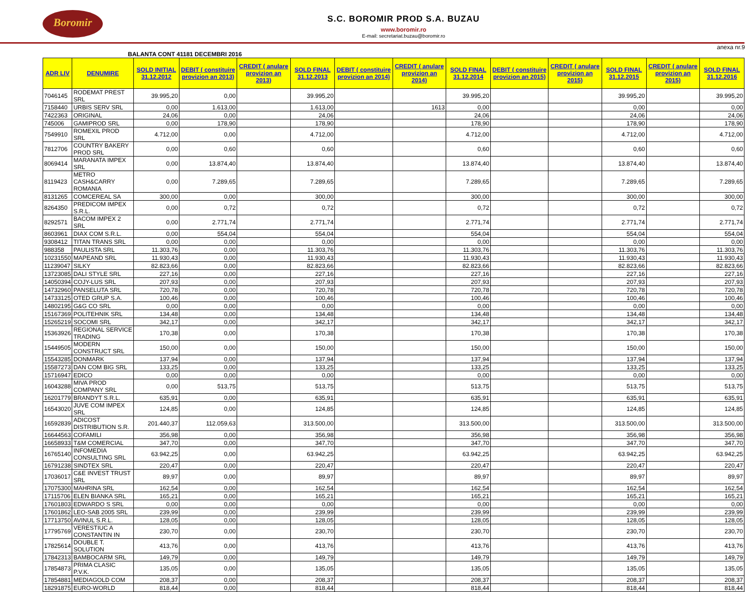Boromir
S.C. BOROMIR PROD S.A. BUZAU
www.boromir.ro
E-mail: secretariat.buzau@boromir.ro
anexa nr.9
BALANTA CONT 41181 DECEMBRI 2016
| ADR LIV | DENUMIRE | SOLD INITIAL 31.12.2012 | DEBIT ( constituire provizion an 2013) | CREDIT ( anulare provizion an 2013) | SOLD FINAL 31.12.2013 | DEBIT ( constituire provizion an 2014) | CREDIT ( anulare provizion an 2014) | SOLD FINAL 31.12.2014 | DEBIT ( constituire provizion an 2015) | CREDIT ( anulare provizion an 2015) | SOLD FINAL 31.12.2015 | CREDIT ( anulare provizion an 2015) | SOLD FINAL 31.12.2016 |
| --- | --- | --- | --- | --- | --- | --- | --- | --- | --- | --- | --- | --- | --- |
| 7046145 | RODEMAT PREST SRL | 39.995,20 | 0,00 | | 39.995,20 | | | 39.995,20 | | | 39.995,20 | | 39.995,20 |
| 7158440 | URBIS SERV SRL | 0,00 | 1.613,00 | | 1.613,00 | | 1613 | 0,00 | | | 0,00 | | 0,00 |
| 7422363 | ORIGINAL | 24,06 | 0,00 | | 24,06 | | | 24,06 | | | 24,06 | | 24,06 |
| 745006 | GAMIPROD SRL | 0,00 | 178,90 | | 178,90 | | | 178,90 | | | 178,90 | | 178,90 |
| 7549910 | ROMEXIL PROD SRL | 4.712,00 | 0,00 | | 4.712,00 | | | 4.712,00 | | | 4.712,00 | | 4.712,00 |
| 7812706 | COUNTRY BAKERY PROD SRL | 0,00 | 0,60 | | 0,60 | | | 0,60 | | | 0,60 | | 0,60 |
| 8069414 | MARANATA IMPEX SRL | 0,00 | 13.874,40 | | 13.874,40 | | | 13.874,40 | | | 13.874,40 | | 13.874,40 |
| 8119423 | METRO CASH&CARRY ROMANIA | 0,00 | 7.289,65 | | 7.289,65 | | | 7.289,65 | | | 7.289,65 | | 7.289,65 |
| 8131265 | COMCEREAL SA | 300,00 | 0,00 | | 300,00 | | | 300,00 | | | 300,00 | | 300,00 |
| 8264350 | PREDICOM IMPEX S.R.L. | 0,00 | 0,72 | | 0,72 | | | 0,72 | | | 0,72 | | 0,72 |
| 8292571 | BACOM IMPEX 2 SRL | 0,00 | 2.771,74 | | 2.771,74 | | | 2.771,74 | | | 2.771,74 | | 2.771,74 |
| 8603961 | DIAX COM S.R.L. | 0,00 | 554,04 | | 554,04 | | | 554,04 | | | 554,04 | | 554,04 |
| 9308412 | TITAN TRANS SRL | 0,00 | 0,00 | | 0,00 | | | 0,00 | | | 0,00 | | 0,00 |
| 988358 | PAULISTA SRL | 11.303,76 | 0,00 | | 11.303,76 | | | 11.303,76 | | | 11.303,76 | | 11.303,76 |
| 10231550 | MAPEAND SRL | 11.930,43 | 0,00 | | 11.930,43 | | | 11.930,43 | | | 11.930,43 | | 11.930,43 |
| 11239047 | SILKY | 82.823,66 | 0,00 | | 82.823,66 | | | 82.823,66 | | | 82.823,66 | | 82.823,66 |
| 13723085 | DALI STYLE SRL | 227,16 | 0,00 | | 227,16 | | | 227,16 | | | 227,16 | | 227,16 |
| 14050394 | COJY-LUS SRL | 207,93 | 0,00 | | 207,93 | | | 207,93 | | | 207,93 | | 207,93 |
| 14732960 | PANSELUTA SRL | 720,78 | 0,00 | | 720,78 | | | 720,78 | | | 720,78 | | 720,78 |
| 14733125 | OTED GRUP S.A. | 100,46 | 0,00 | | 100,46 | | | 100,46 | | | 100,46 | | 100,46 |
| 14802195 | G&G CO SRL | 0,00 | 0,00 | | 0,00 | | | 0,00 | | | 0,00 | | 0,00 |
| 15167369 | POLITEHNIK SRL | 134,48 | 0,00 | | 134,48 | | | 134,48 | | | 134,48 | | 134,48 |
| 15265219 | SOCOMI SRL | 342,17 | 0,00 | | 342,17 | | | 342,17 | | | 342,17 | | 342,17 |
| 15363926 | REGIONAL SERVICE TRADING | 170,38 | 0,00 | | 170,38 | | | 170,38 | | | 170,38 | | 170,38 |
| 15449505 | MODERN CONSTRUCT SRL | 150,00 | 0,00 | | 150,00 | | | 150,00 | | | 150,00 | | 150,00 |
| 15543285 | DONMARK | 137,94 | 0,00 | | 137,94 | | | 137,94 | | | 137,94 | | 137,94 |
| 15587273 | DAN COM BIG SRL | 133,25 | 0,00 | | 133,25 | | | 133,25 | | | 133,25 | | 133,25 |
| 15716947 | EDICO | 0,00 | 0,00 | | 0,00 | | | 0,00 | | | 0,00 | | 0,00 |
| 16043288 | MIVA PROD COMPANY SRL | 0,00 | 513,75 | | 513,75 | | | 513,75 | | | 513,75 | | 513,75 |
| 16201779 | BRANDYT S.R.L. | 635,91 | 0,00 | | 635,91 | | | 635,91 | | | 635,91 | | 635,91 |
| 16543020 | JUVE COM IMPEX SRL | 124,85 | 0,00 | | 124,85 | | | 124,85 | | | 124,85 | | 124,85 |
| 16592839 | ADICOST DISTRIBUTION S.R. | 201.440,37 | 112.059,63 | | 313.500,00 | | | 313.500,00 | | | 313.500,00 | | 313.500,00 |
| 16644563 | COFAMILI | 356,98 | 0,00 | | 356,98 | | | 356,98 | | | 356,98 | | 356,98 |
| 16658933 | T&M COMERCIAL | 347,70 | 0,00 | | 347,70 | | | 347,70 | | | 347,70 | | 347,70 |
| 16765140 | INFOMEDIA CONSULTING SRL | 63.942,25 | 0,00 | | 63.942,25 | | | 63.942,25 | | | 63.942,25 | | 63.942,25 |
| 16791238 | SINDTEX SRL | 220,47 | 0,00 | | 220,47 | | | 220,47 | | | 220,47 | | 220,47 |
| 17036017 | C&E INVEST TRUST SRL | 89,97 | 0,00 | | 89,97 | | | 89,97 | | | 89,97 | | 89,97 |
| 17075300 | MAHRINA SRL | 162,54 | 0,00 | | 162,54 | | | 162,54 | | | 162,54 | | 162,54 |
| 17115706 | ELEN BIANKA SRL | 165,21 | 0,00 | | 165,21 | | | 165,21 | | | 165,21 | | 165,21 |
| 17601803 | EDWARDO S SRL | 0,00 | 0,00 | | 0,00 | | | 0,00 | | | 0,00 | | 0,00 |
| 17601862 | LEO-SAB 2005 SRL | 239,99 | 0,00 | | 239,99 | | | 239,99 | | | 239,99 | | 239,99 |
| 17713750 | AVINUL S.R.L. | 128,05 | 0,00 | | 128,05 | | | 128,05 | | | 128,05 | | 128,05 |
| 17795769 | VERESTIUC A CONSTANTIN IN | 230,70 | 0,00 | | 230,70 | | | 230,70 | | | 230,70 | | 230,70 |
| 17825614 | DOUBLE T. SOLUTION | 413,76 | 0,00 | | 413,76 | | | 413,76 | | | 413,76 | | 413,76 |
| 17842313 | BAMBOCARM SRL | 149,79 | 0,00 | | 149,79 | | | 149,79 | | | 149,79 | | 149,79 |
| 17854873 | PRIMA CLASIC P.V.K. | 135,05 | 0,00 | | 135,05 | | | 135,05 | | | 135,05 | | 135,05 |
| 17854881 | MEDIAGOLD COM | 208,37 | 0,00 | | 208,37 | | | 208,37 | | | 208,37 | | 208,37 |
| 18291875 | EURO-WORLD | 818,44 | 0,00 | | 818,44 | | | 818,44 | | | 818,44 | | 818,44 |